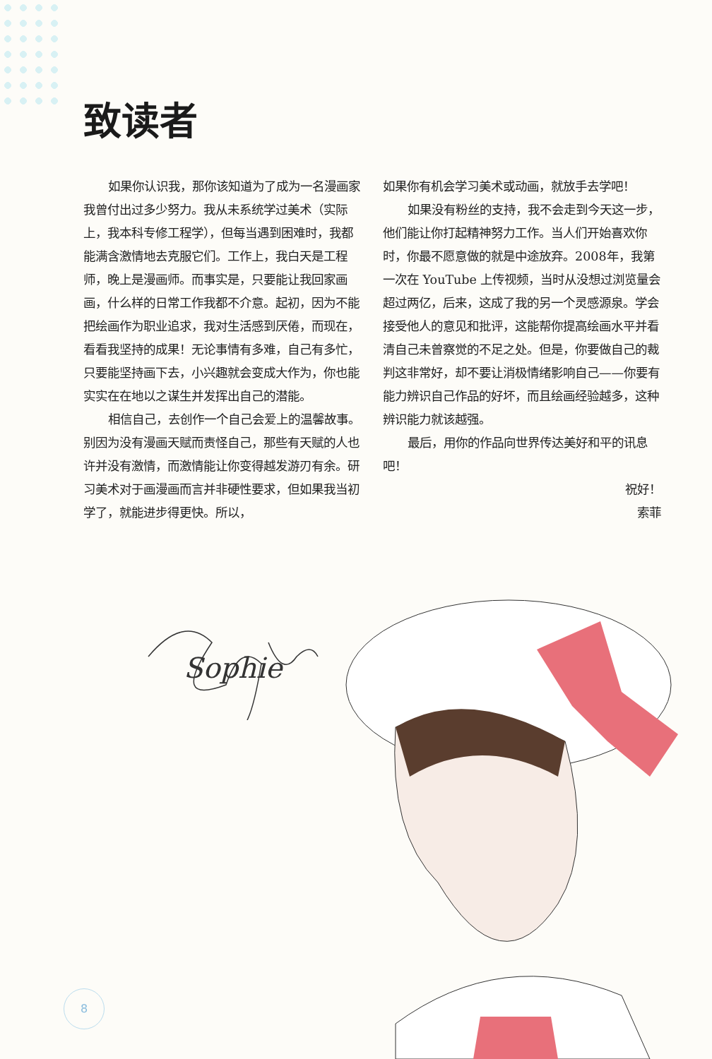致读者
如果你认识我，那你该知道为了成为一名漫画家我曾付出过多少努力。我从未系统学过美术（实际上，我本科专修工程学），但每当遇到困难时，我都能满含激情地去克服它们。工作上，我白天是工程师，晚上是漫画师。而事实是，只要能让我回家画画，什么样的日常工作我都不介意。起初，因为不能把绘画作为职业追求，我对生活感到厌倦，而现在，看看我坚持的成果！无论事情有多难，自己有多忙，只要能坚持画下去，小兴趣就会变成大作为，你也能实实在在地以之谋生并发挥出自己的潜能。
相信自己，去创作一个自己会爱上的温馨故事。别因为没有漫画天赋而责怪自己，那些有天赋的人也许并没有激情，而激情能让你变得越发游刃有余。研习美术对于画漫画而言并非硬性要求，但如果我当初学了，就能进步得更快。所以，
如果你有机会学习美术或动画，就放手去学吧！
如果没有粉丝的支持，我不会走到今天这一步，他们能让你打起精神努力工作。当人们开始喜欢你时，你最不愿意做的就是中途放弃。2008年，我第一次在 YouTube 上传视频，当时从没想过浏览量会超过两亿，后来，这成了我的另一个灵感源泉。学会接受他人的意见和批评，这能帮你提高绘画水平并看清自己未曾察觉的不足之处。但是，你要做自己的裁判这非常好，却不要让消极情绪影响自己——你要有能力辨识自己作品的好坏，而且绘画经验越多，这种辨识能力就该越强。
最后，用你的作品向世界传达美好和平的讯息吧！
祝好！
索菲
Sophie
8